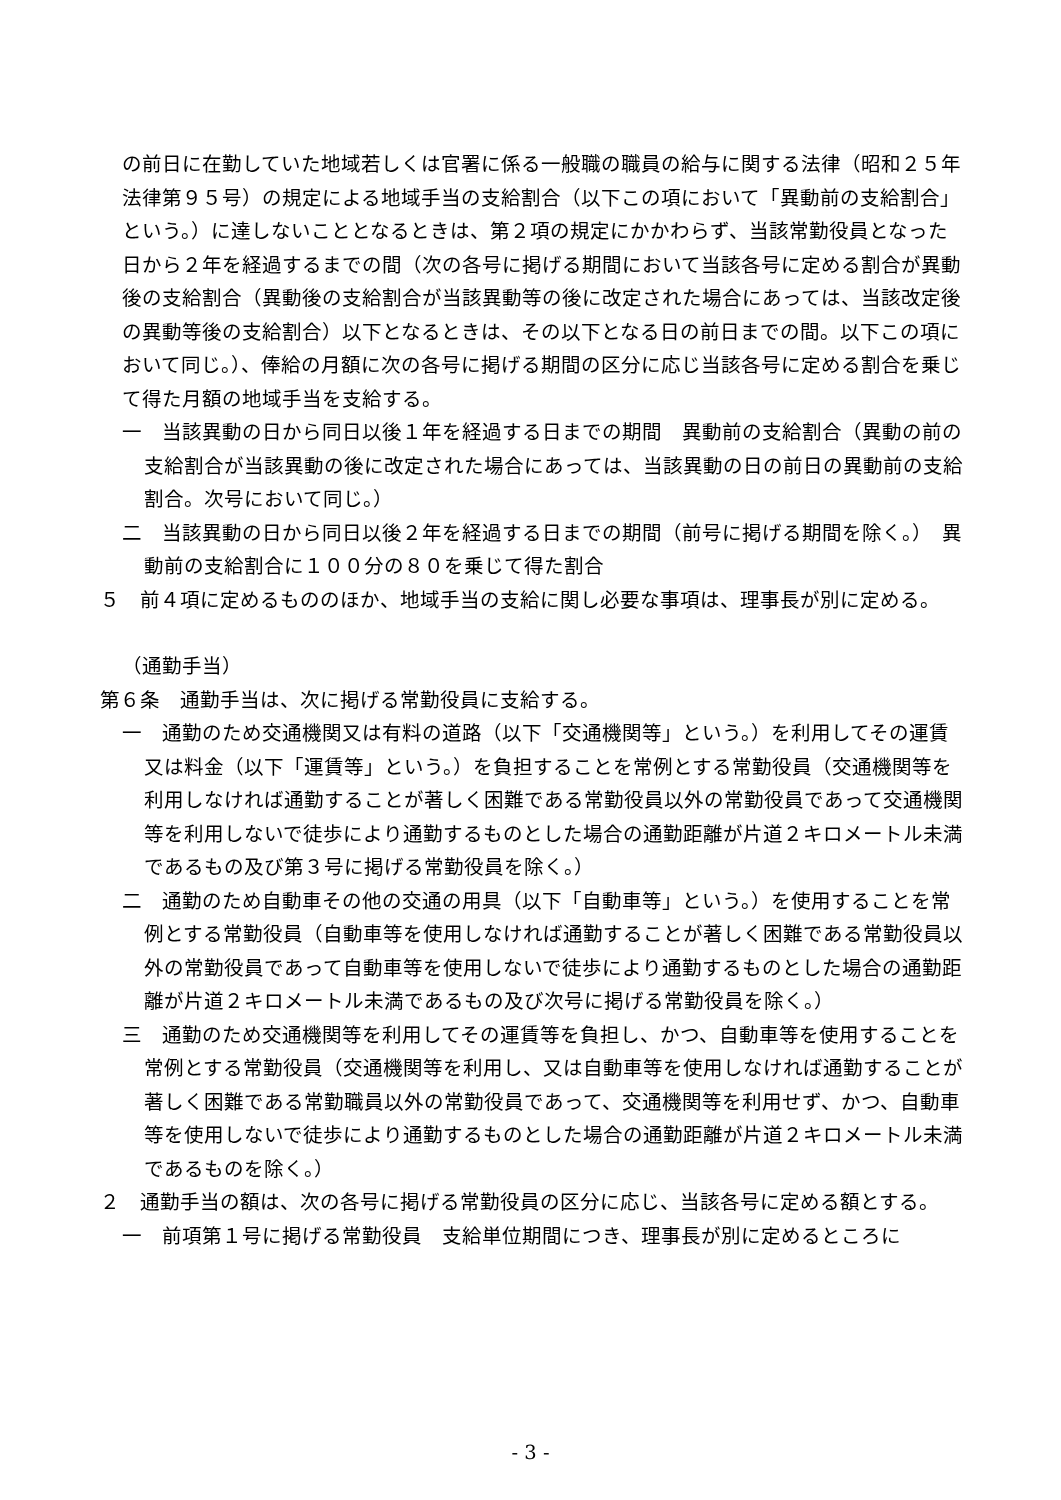の前日に在勤していた地域若しくは官署に係る一般職の職員の給与に関する法律（昭和２５年法律第９５号）の規定による地域手当の支給割合（以下この項において「異動前の支給割合」という。）に達しないこととなるときは、第２項の規定にかかわらず、当該常勤役員となった日から２年を経過するまでの間（次の各号に掲げる期間において当該各号に定める割合が異動後の支給割合（異動後の支給割合が当該異動等の後に改定された場合にあっては、当該改定後の異動等後の支給割合）以下となるときは、その以下となる日の前日までの間。以下この項において同じ。）、俸給の月額に次の各号に掲げる期間の区分に応じ当該各号に定める割合を乗じて得た月額の地域手当を支給する。
一　当該異動の日から同日以後１年を経過する日までの期間　異動前の支給割合（異動の前の支給割合が当該異動の後に改定された場合にあっては、当該異動の日の前日の異動前の支給割合。次号において同じ。）
二　当該異動の日から同日以後２年を経過する日までの期間（前号に掲げる期間を除く。）　異動前の支給割合に１００分の８０を乗じて得た割合
５　前４項に定めるもののほか、地域手当の支給に関し必要な事項は、理事長が別に定める。
（通勤手当）
第６条　通勤手当は、次に掲げる常勤役員に支給する。
一　通勤のため交通機関又は有料の道路（以下「交通機関等」という。）を利用してその運賃又は料金（以下「運賃等」という。）を負担することを常例とする常勤役員（交通機関等を利用しなければ通勤することが著しく困難である常勤役員以外の常勤役員であって交通機関等を利用しないで徒歩により通勤するものとした場合の通勤距離が片道２キロメートル未満であるもの及び第３号に掲げる常勤役員を除く。）
二　通勤のため自動車その他の交通の用具（以下「自動車等」という。）を使用することを常例とする常勤役員（自動車等を使用しなければ通勤することが著しく困難である常勤役員以外の常勤役員であって自動車等を使用しないで徒歩により通勤するものとした場合の通勤距離が片道２キロメートル未満であるもの及び次号に掲げる常勤役員を除く。）
三　通勤のため交通機関等を利用してその運賃等を負担し、かつ、自動車等を使用することを常例とする常勤役員（交通機関等を利用し、又は自動車等を使用しなければ通勤することが著しく困難である常勤職員以外の常勤役員であって、交通機関等を利用せず、かつ、自動車等を使用しないで徒歩により通勤するものとした場合の通勤距離が片道２キロメートル未満であるものを除く。）
２　通勤手当の額は、次の各号に掲げる常勤役員の区分に応じ、当該各号に定める額とする。
一　前項第１号に掲げる常勤役員　支給単位期間につき、理事長が別に定めるところに
- 3 -